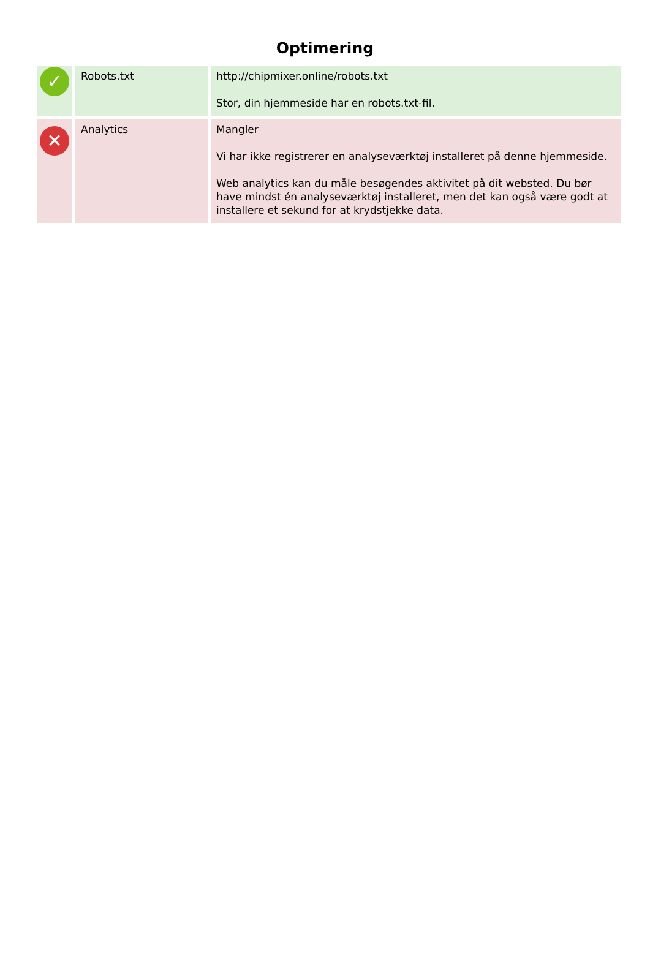Optimering
| ✓ | Robots.txt | http://chipmixer.online/robots.txt Stor, din hjemmeside har en robots.txt-fil. |
| ✕ | Analytics | Mangler Vi har ikke registrerer en analyseværktøj installeret på denne hjemmeside. Web analytics kan du måle besøgendes aktivitet på dit websted. Du bør have mindst én analyseværktøj installeret, men det kan også være godt at installere et sekund for at krydstjekke data. |